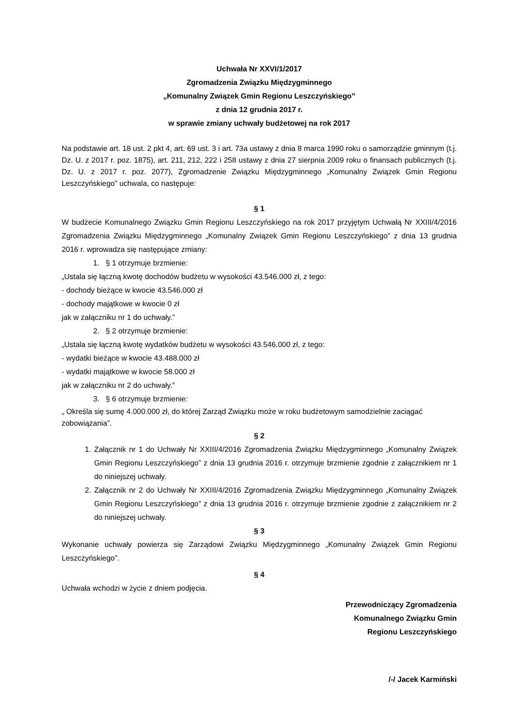Uchwała Nr XXVI/1/2017
Zgromadzenia Związku Międzygminnego
„Komunalny Związek Gmin Regionu Leszczyńskiego”
z dnia 12 grudnia 2017 r.
w sprawie zmiany uchwały budżetowej na rok 2017
Na podstawie art. 18 ust. 2 pkt 4, art. 69 ust. 3 i art. 73a ustawy z dnia 8 marca 1990 roku o samorządzie gminnym (t.j. Dz. U. z 2017 r. poz. 1875), art. 211, 212, 222 i 258 ustawy z dnia 27 sierpnia 2009 roku o finansach publicznych (t.j. Dz. U. z 2017 r. poz. 2077), Zgromadzenie Związku Międzygminnego „Komunalny Związek Gmin Regionu Leszczyńskiego” uchwala, co następuje:
§ 1
W budżecie Komunalnego Związku Gmin Regionu Leszczyńskiego na rok 2017 przyjętym Uchwałą Nr XXIII/4/2016 Zgromadzenia Związku Międzygminnego „Komunalny Związek Gmin Regionu Leszczyńskiego” z dnia 13 grudnia 2016 r. wprowadza się następujące zmiany:
1. § 1 otrzymuje brzmienie:
„Ustala się łączną kwotę dochodów budżetu w wysokości 43.546.000 zł, z tego:
- dochody bieżące w kwocie 43.546.000 zł
- dochody majątkowe w kwocie 0 zł
jak w załączniku nr 1 do uchwały.”
2. § 2 otrzymuje brzmienie:
„Ustala się łączną kwotę wydatków budżetu w wysokości 43.546.000 zł, z tego:
- wydatki bieżące w kwocie 43.488.000 zł
- wydatki majątkowe w kwocie 58.000 zł
jak w załączniku nr 2 do uchwały.”
3. § 6 otrzymuje brzmienie:
„ Określa się sumę 4.000.000 zł, do której Zarząd Związku może w roku budżetowym samodzielnie zaciągać zobowiązania”.
§ 2
1. Załącznik nr 1 do Uchwały Nr XXIII/4/2016 Zgromadzenia Związku Międzygminnego „Komunalny Związek Gmin Regionu Leszczyńskiego” z dnia 13 grudnia 2016 r. otrzymuje brzmienie zgodnie z załącznikiem nr 1 do niniejszej uchwały.
2. Załącznik nr 2 do Uchwały Nr XXIII/4/2016 Zgromadzenia Związku Międzygminnego „Komunalny Związek Gmin Regionu Leszczyńskiego” z dnia 13 grudnia 2016 r. otrzymuje brzmienie zgodnie z załącznikiem nr 2 do niniejszej uchwały.
§ 3
Wykonanie uchwały powierza się Zarządowi Związku Międzygminnego „Komunalny Związek Gmin Regionu Leszczyńskiego”.
§ 4
Uchwała wchodzi w życie z dniem podjęcia.
Przewodniczący Zgromadzenia
Komunalnego Związku Gmin
Regionu Leszczyńskiego
/-/ Jacek Karmiński